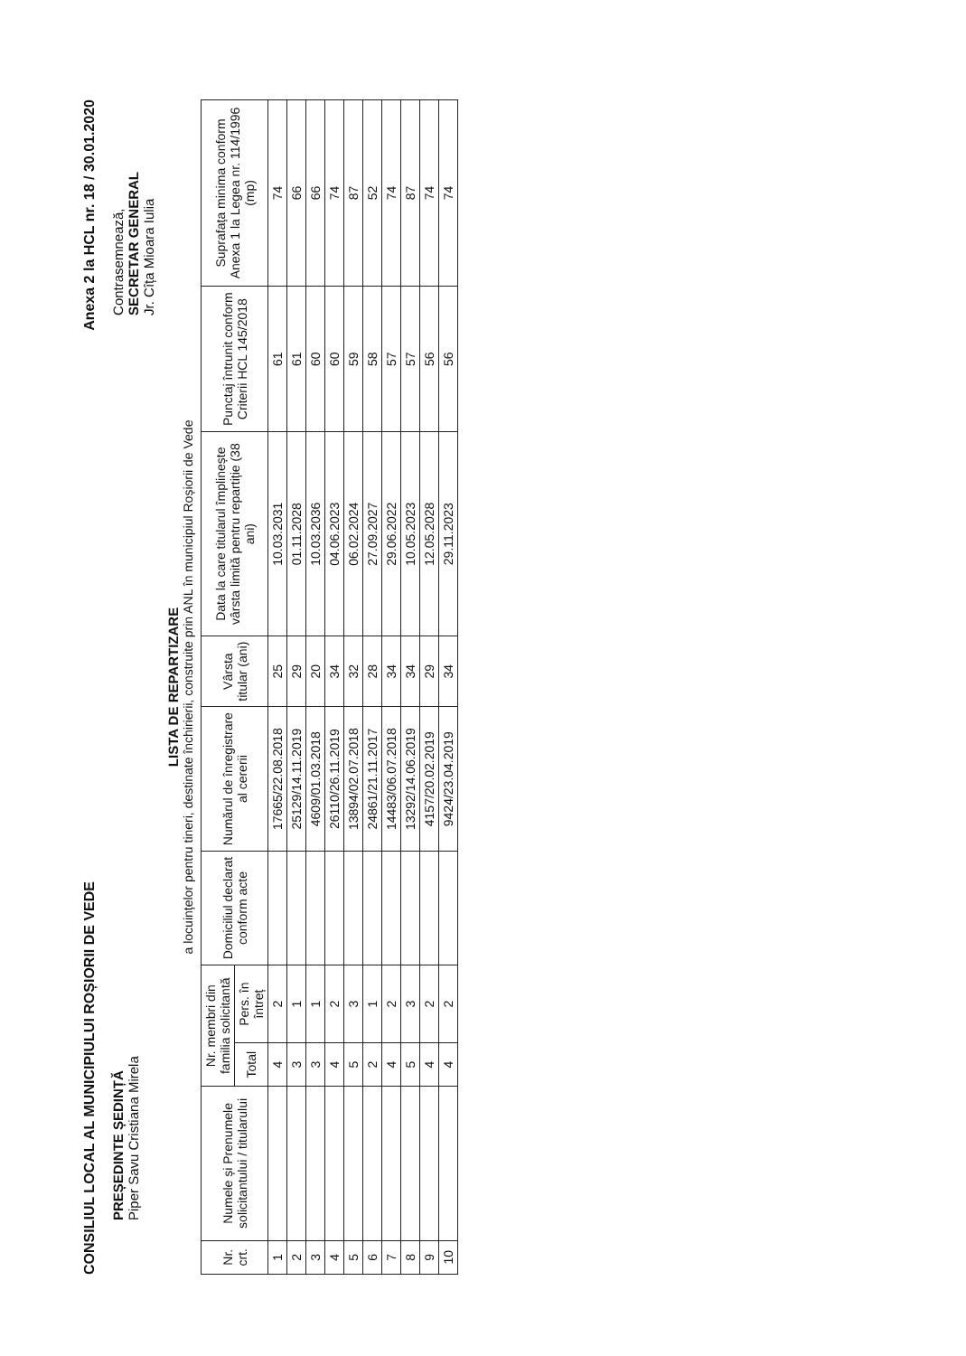CONSILIUL LOCAL AL MUNICIPIULUI ROȘIORII DE VEDE Anexa 2 la HCL nr. 18 / 30.01.2020
PREȘEDINTE ȘEDINȚĂ
Piper Savu Cristiana Mirela
Contrasemnează,
SECRETAR GENERAL
Jr. Cîța Mioara Iulia
LISTA DE REPARTIZARE
a locuințelor pentru tineri, destinate închirierii, construite prin ANL în municipiul Roșiorii de Vede
| Nr. crt. | Numele și Prenumele solicitantului / titularului | Nr. membri din familia solicitantă | | Domiciliul declarat conform acte | Numărul de înregistrare al cererii | Vârsta titular (ani) | Data la care titularul împlinește vârsta limită pentru repartiție (38 ani) | Punctaj întrunit conform Criterii HCL 145/2018 | Suprafața minima conform Anexa 1 la Legea nr. 114/1996 (mp) |
| --- | --- | --- | --- | --- | --- | --- | --- | --- | --- |
| | | Total | Pers. în întreț | | | | | | |
| 1 | | 4 | 2 | | 17665/22.08.2018 | 25 | 10.03.2031 | 61 | 74 |
| 2 | | 3 | 1 | | 25129/14.11.2019 | 29 | 01.11.2028 | 61 | 66 |
| 3 | | 3 | 1 | | 4609/01.03.2018 | 20 | 10.03.2036 | 60 | 66 |
| 4 | | 4 | 2 | | 26110/26.11.2019 | 34 | 04.06.2023 | 60 | 74 |
| 5 | | 5 | 3 | | 13894/02.07.2018 | 32 | 06.02.2024 | 59 | 87 |
| 6 | | 2 | 1 | | 24861/21.11.2017 | 28 | 27.09.2027 | 58 | 52 |
| 7 | | 4 | 2 | | 14483/06.07.2018 | 34 | 29.06.2022 | 57 | 74 |
| 8 | | 5 | 3 | | 13292/14.06.2019 | 34 | 10.05.2023 | 57 | 87 |
| 9 | | 4 | 2 | | 4157/20.02.2019 | 29 | 12.05.2028 | 56 | 74 |
| 10 | | 4 | 2 | | 9424/23.04.2019 | 34 | 29.11.2023 | 56 | 74 |